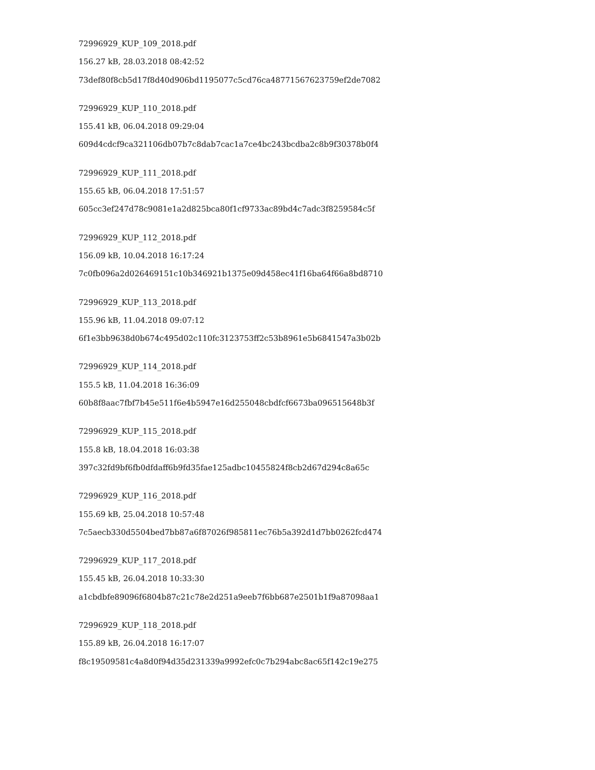72996929_KUP_109_2018.pdf
156.27 kB, 28.03.2018 08:42:52
73def80f8cb5d17f8d40d906bd1195077c5cd76ca48771567623759ef2de7082
72996929_KUP_110_2018.pdf
155.41 kB, 06.04.2018 09:29:04
609d4cdcf9ca321106db07b7c8dab7cac1a7ce4bc243bcdba2c8b9f30378b0f4
72996929_KUP_111_2018.pdf
155.65 kB, 06.04.2018 17:51:57
605cc3ef247d78c9081e1a2d825bca80f1cf9733ac89bd4c7adc3f8259584c5f
72996929_KUP_112_2018.pdf
156.09 kB, 10.04.2018 16:17:24
7c0fb096a2d026469151c10b346921b1375e09d458ec41f16ba64f66a8bd8710
72996929_KUP_113_2018.pdf
155.96 kB, 11.04.2018 09:07:12
6f1e3bb9638d0b674c495d02c110fc3123753ff2c53b8961e5b6841547a3b02b
72996929_KUP_114_2018.pdf
155.5 kB, 11.04.2018 16:36:09
60b8f8aac7fbf7b45e511f6e4b5947e16d255048cbdfcf6673ba096515648b3f
72996929_KUP_115_2018.pdf
155.8 kB, 18.04.2018 16:03:38
397c32fd9bf6fb0dfdaff6b9fd35fae125adbc10455824f8cb2d67d294c8a65c
72996929_KUP_116_2018.pdf
155.69 kB, 25.04.2018 10:57:48
7c5aecb330d5504bed7bb87a6f87026f985811ec76b5a392d1d7bb0262fcd474
72996929_KUP_117_2018.pdf
155.45 kB, 26.04.2018 10:33:30
a1cbdbfe89096f6804b87c21c78e2d251a9eeb7f6bb687e2501b1f9a87098aa1
72996929_KUP_118_2018.pdf
155.89 kB, 26.04.2018 16:17:07
f8c19509581c4a8d0f94d35d231339a9992efc0c7b294abc8ac65f142c19e275